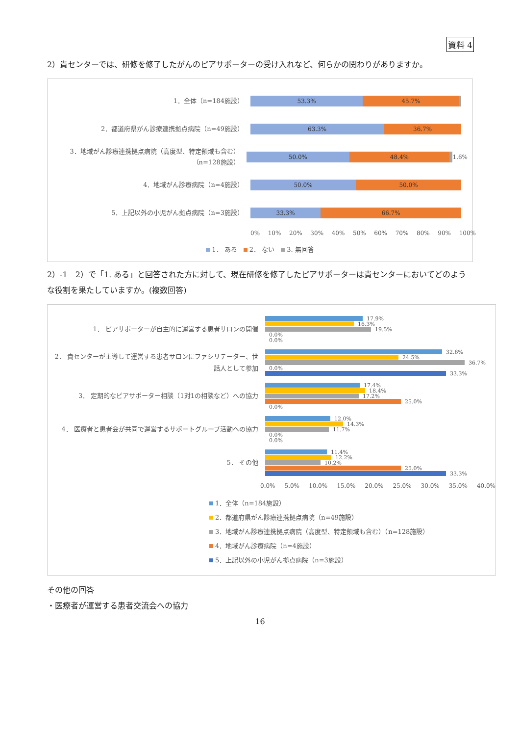資料 4
2）貴センターでは、研修を修了したがんのピアサポーターの受け入れなど、何らかの関わりがありますか。
1．全体（n=184施設）
53.3% 45.7%
2．都道府県がん診療連携拠点病院（n=49施設）
63.3% 36.7%
3．地域がん診療連携拠点病院（高度型、特定領域も含む）（n=128施設）
50.0% 48.4%
1.6%
4．地域がん診療病院（n=4施設）
50.0% 50.0%
5．上記以外の小児がん拠点病院（n=3施設）
33.3% 66.7%
0% 10% 20% 30% 40% 50% 60% 70% 80% 90% 100%
1． ある　 2． ない　 3. 無回答
2）-1　2）で「1. ある」と回答された方に対して、現在研修を修了したピアサポーターは貴センターにおいてどのような役割を果たしていますか。(複数回答)
1． ピアサポーターが自主的に運営する患者サロンの開催
17.9%
16.3%
19.5%
0.0%
0.0%
2． 貴センターが主導して運営する患者サロンにファシリテーター、世話人として参加
32.6%
24.5%
36.7%
0.0%
33.3%
3． 定期的なピアサポーター相談（1対1の相談など）への協力
17.4%
18.4%
17.2%
25.0%
0.0%
4． 医療者と患者会が共同で運営するサポートグループ活動への協力
12.0%
14.3%
11.7%
0.0%
0.0%
5． その他
11.4%
12.2%
10.2%
25.0%
33.3%
0.0% 5.0% 10.0% 15.0% 20.0% 25.0% 30.0% 35.0% 40.0%
1．全体（n=184施設）
2．都道府県がん診療連携拠点病院（n=49施設）
3．地域がん診療連携拠点病院（高度型、特定領域も含む）（n=128施設）
4．地域がん診療病院（n=4施設）
5．上記以外の小児がん拠点病院（n=3施設）
その他の回答
・医療者が運営する患者交流会への協力
16